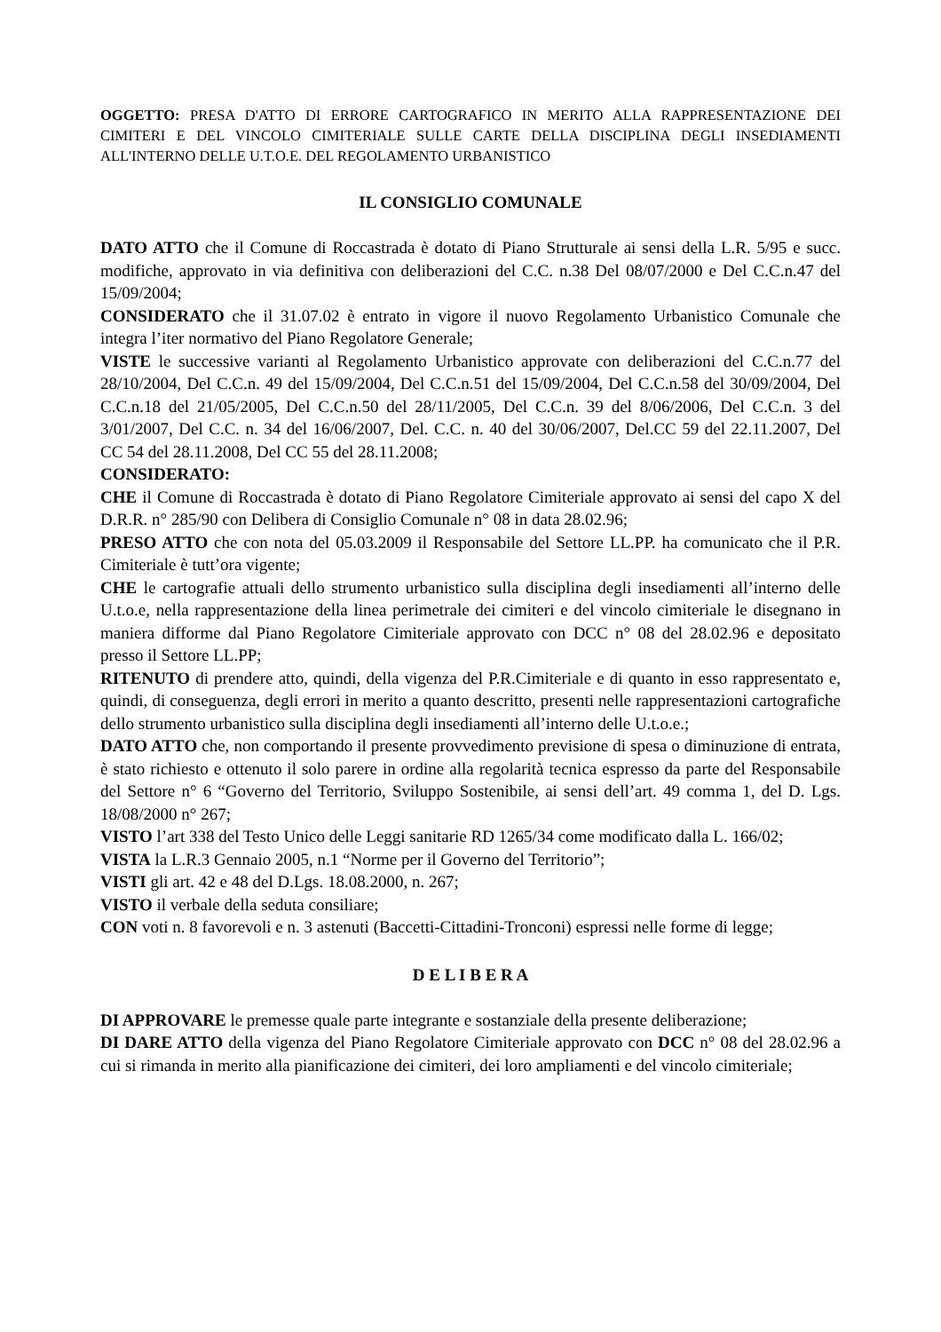OGGETTO: PRESA D'ATTO DI ERRORE CARTOGRAFICO IN MERITO ALLA RAPPRESENTAZIONE DEI CIMITERI E DEL VINCOLO CIMITERIALE SULLE CARTE DELLA DISCIPLINA DEGLI INSEDIAMENTI ALL'INTERNO DELLE U.T.O.E. DEL REGOLAMENTO URBANISTICO
IL CONSIGLIO COMUNALE
DATO ATTO che il Comune di Roccastrada è dotato di Piano Strutturale ai sensi della L.R. 5/95 e succ. modifiche, approvato in via definitiva con deliberazioni del C.C. n.38 Del 08/07/2000 e Del C.C.n.47 del 15/09/2004;
CONSIDERATO che il 31.07.02 è entrato in vigore il nuovo Regolamento Urbanistico Comunale che integra l’iter normativo del Piano Regolatore Generale;
VISTE le successive varianti al Regolamento Urbanistico approvate con deliberazioni del C.C.n.77 del 28/10/2004, Del C.C.n. 49 del 15/09/2004, Del C.C.n.51 del 15/09/2004, Del C.C.n.58 del 30/09/2004, Del C.C.n.18 del 21/05/2005, Del C.C.n.50 del 28/11/2005, Del C.C.n. 39 del 8/06/2006, Del C.C.n. 3 del 3/01/2007, Del C.C. n. 34 del 16/06/2007, Del. C.C. n. 40 del 30/06/2007, Del.CC 59 del 22.11.2007, Del CC 54 del 28.11.2008, Del CC 55 del 28.11.2008;
CONSIDERATO:
CHE il Comune di Roccastrada è dotato di Piano Regolatore Cimiteriale approvato ai sensi del capo X del D.R.R. n° 285/90 con Delibera di Consiglio Comunale n° 08 in data 28.02.96;
PRESO ATTO che con nota del 05.03.2009 il Responsabile del Settore LL.PP. ha comunicato che il P.R. Cimiteriale è tutt’ora vigente;
CHE le cartografie attuali dello strumento urbanistico sulla disciplina degli insediamenti all’interno delle U.t.o.e, nella rappresentazione della linea perimetrale dei cimiteri e del vincolo cimiteriale le disegnano in maniera difforme dal Piano Regolatore Cimiteriale approvato con DCC n° 08 del 28.02.96 e depositato presso il Settore LL.PP;
RITENUTO di prendere atto, quindi, della vigenza del P.R.Cimiteriale e di quanto in esso rappresentato e, quindi, di conseguenza, degli errori in merito a quanto descritto, presenti nelle rappresentazioni cartografiche dello strumento urbanistico sulla disciplina degli insediamenti all’interno delle U.t.o.e.;
DATO ATTO che, non comportando il presente provvedimento previsione di spesa o diminuzione di entrata, è stato richiesto e ottenuto il solo parere in ordine alla regolarità tecnica espresso da parte del Responsabile del Settore n° 6 “Governo del Territorio, Sviluppo Sostenibile, ai sensi dell’art. 49 comma 1, del D. Lgs. 18/08/2000 n° 267;
VISTO l’art 338 del Testo Unico delle Leggi sanitarie RD 1265/34 come modificato dalla L. 166/02;
VISTA la L.R.3 Gennaio 2005, n.1 “Norme per il Governo del Territorio”;
VISTI gli art. 42 e 48 del D.Lgs. 18.08.2000, n. 267;
VISTO il verbale della seduta consiliare;
CON voti n. 8 favorevoli e n. 3 astenuti (Baccetti-Cittadini-Tronconi) espressi nelle forme di legge;
D E L I B E R A
DI APPROVARE le premesse quale parte integrante e sostanziale della presente deliberazione;
DI DARE ATTO della vigenza del Piano Regolatore Cimiteriale approvato con DCC n° 08 del 28.02.96 a cui si rimanda in merito alla pianificazione dei cimiteri, dei loro ampliamenti e del vincolo cimiteriale;